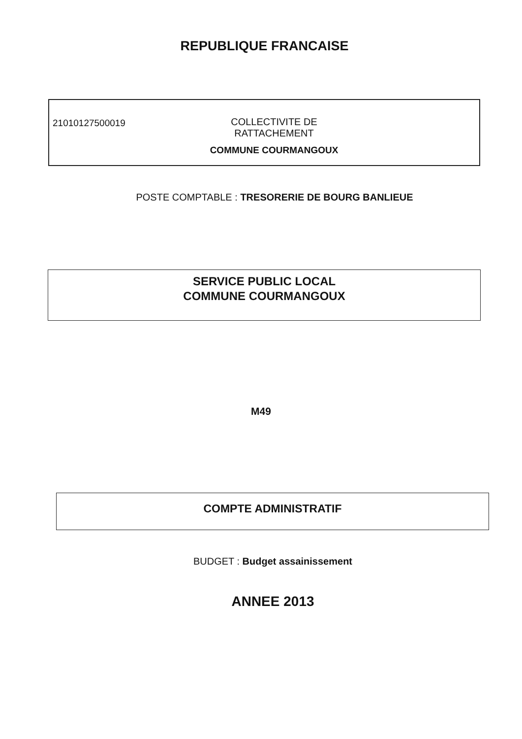REPUBLIQUE FRANCAISE
21010127500019
COLLECTIVITE DE RATTACHEMENT
COMMUNE COURMANGOUX
POSTE COMPTABLE : TRESORERIE DE BOURG BANLIEUE
SERVICE PUBLIC LOCAL
COMMUNE COURMANGOUX
M49
COMPTE ADMINISTRATIF
BUDGET : Budget assainissement
ANNEE 2013